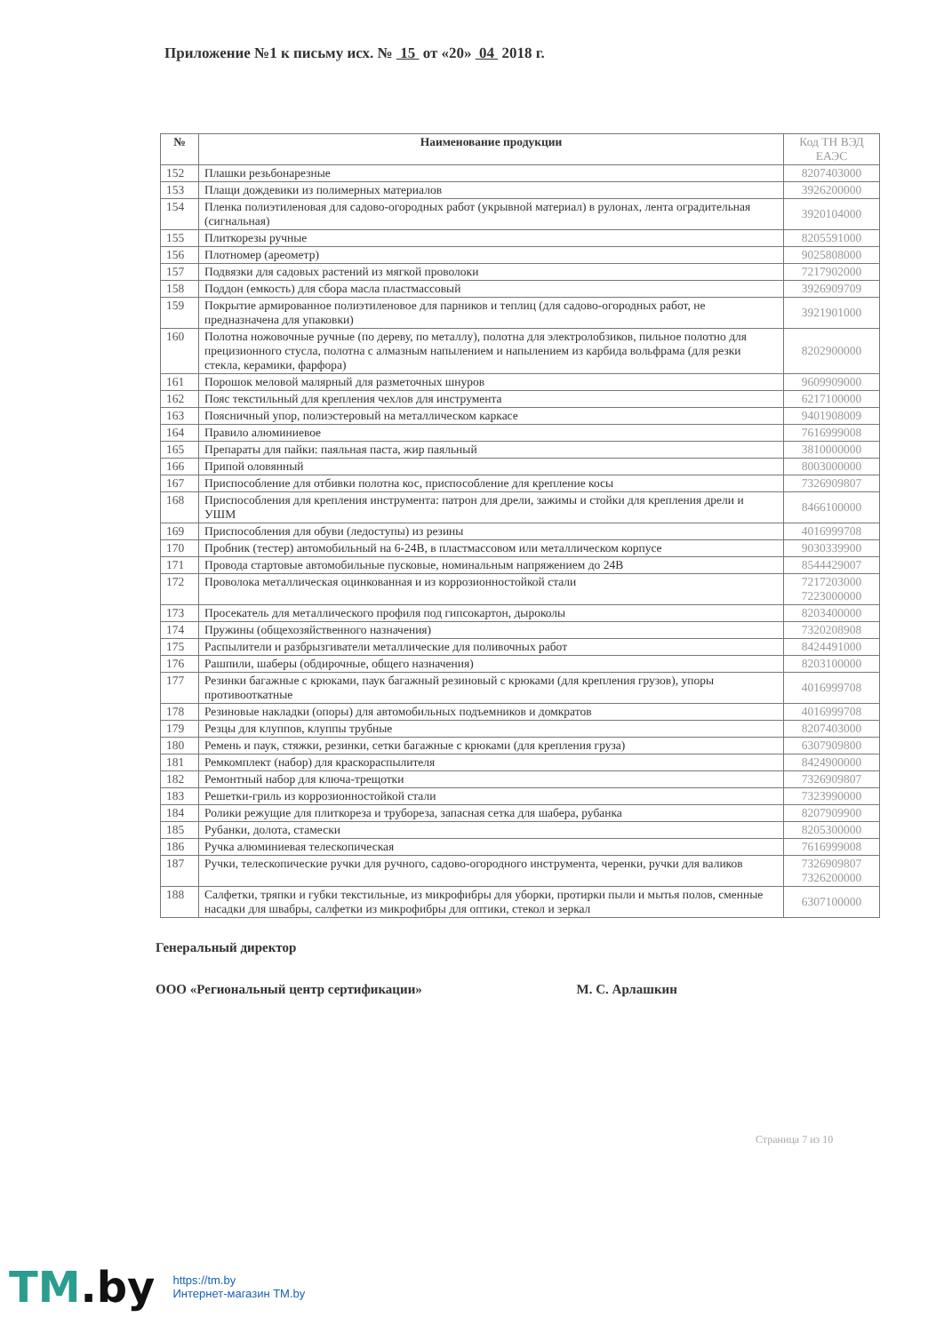Приложение №1 к письму исх. № 15 от «20» 04 2018 г.
| № | Наименование продукции | Код ТН ВЭД ЕАЭС |
| --- | --- | --- |
| 152 | Плашки резьбонарезные | 8207403000 |
| 153 | Плащи дождевики из полимерных материалов | 3926200000 |
| 154 | Пленка полиэтиленовая для садово-огородных работ (укрывной материал) в рулонах, лента оградительная (сигнальная) | 3920104000 |
| 155 | Плиткорезы ручные | 8205591000 |
| 156 | Плотномер (ареометр) | 9025808000 |
| 157 | Подвязки для садовых растений из мягкой проволоки | 7217902000 |
| 158 | Поддон (емкость) для сбора масла пластмассовый | 3926909709 |
| 159 | Покрытие армированное полиэтиленовое для парников и теплиц (для садово-огородных работ, не предназначена для упаковки) | 3921901000 |
| 160 | Полотна ножовочные ручные (по дереву, по металлу), полотна для электролобзиков, пильное полотно для прецизионного стусла, полотна с алмазным напылением и напылением из карбида вольфрама (для резки стекла, керамики, фарфора) | 8202900000 |
| 161 | Порошок меловой малярный для разметочных шнуров | 9609909000 |
| 162 | Пояс текстильный для крепления чехлов для инструмента | 6217100000 |
| 163 | Поясничный упор, полиэстеровый на металлическом каркасе | 9401908009 |
| 164 | Правило алюминиевое | 7616999008 |
| 165 | Препараты для пайки: паяльная паста, жир паяльный | 3810000000 |
| 166 | Припой оловянный | 8003000000 |
| 167 | Приспособление для отбивки полотна кос, приспособление для крепление косы | 7326909807 |
| 168 | Приспособления для крепления инструмента: патрон для дрели, зажимы и стойки для крепления дрели и УШМ | 8466100000 |
| 169 | Приспособления для обуви (ледоступы) из резины | 4016999708 |
| 170 | Пробник (тестер) автомобильный на 6-24В, в пластмассовом или металлическом корпусе | 9030339900 |
| 171 | Провода стартовые автомобильные пусковые, номинальным напряжением до 24В | 8544429007 |
| 172 | Проволока металлическая оцинкованная и из коррозионностойкой стали | 7217203000 7223000000 |
| 173 | Просекатель для металлического профиля под гипсокартон, дыроколы | 8203400000 |
| 174 | Пружины (общехозяйственного назначения) | 7320208908 |
| 175 | Распылители и разбрызгиватели металлические для поливочных работ | 8424491000 |
| 176 | Рашпили, шаберы (обдирочные, общего назначения) | 8203100000 |
| 177 | Резинки багажные с крюками, паук багажный резиновый с крюками (для крепления грузов), упоры противооткатные | 4016999708 |
| 178 | Резиновые накладки (опоры) для автомобильных подъемников и домкратов | 4016999708 |
| 179 | Резцы для клуппов, клуппы трубные | 8207403000 |
| 180 | Ремень и паук, стяжки, резинки, сетки багажные с крюками (для крепления груза) | 6307909800 |
| 181 | Ремкомплект (набор) для краскораспылителя | 8424900000 |
| 182 | Ремонтный набор для ключа-трещотки | 7326909807 |
| 183 | Решетки-гриль из коррозионностойкой стали | 7323990000 |
| 184 | Ролики режущие для плиткореза и трубореза, запасная сетка для шабера, рубанка | 8207909900 |
| 185 | Рубанки, долота, стамески | 8205300000 |
| 186 | Ручка алюминиевая телескопическая | 7616999008 |
| 187 | Ручки, телескопические ручки для ручного, садово-огородного инструмента, черенки, ручки для валиков | 7326909807 7326200000 |
| 188 | Салфетки, тряпки и губки текстильные, из микрофибры для уборки, протирки пыли и мытья полов, сменные насадки для швабры, салфетки из микрофибры для оптики, стекол и зеркал | 6307100000 |
Генеральный директор
ООО «Региональный центр сертификации» М. С. Арлашкин
Страница 7 из 10
TM.by
https://tm.by
Интернет-магазин TM.by